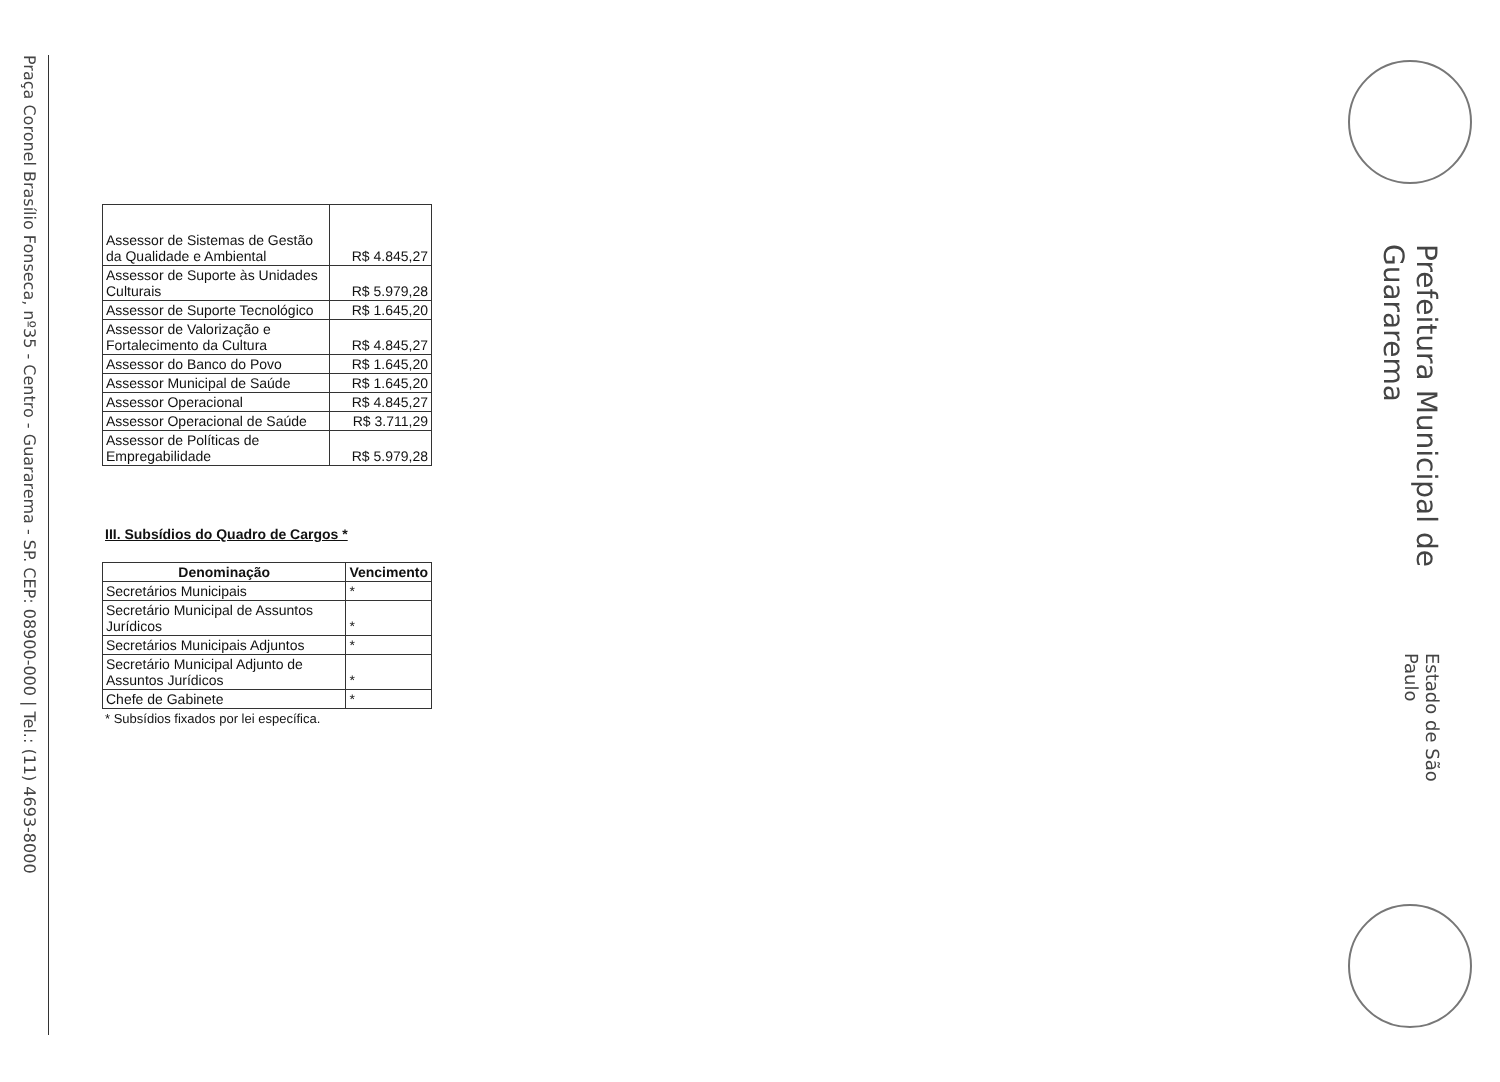Praça Coronel Brasílio Fonseca, nº35 - Centro - Guararema - SP. CEP: 08900-000 | Tel.: (11) 4693-8000
| Assessor de Sistemas de Gestão da Qualidade e Ambiental | R$ 4.845,27 |
| Assessor de Suporte às Unidades Culturais | R$ 5.979,28 |
| Assessor de Suporte Tecnológico | R$ 1.645,20 |
| Assessor de Valorização e Fortalecimento da Cultura | R$ 4.845,27 |
| Assessor do Banco do Povo | R$ 1.645,20 |
| Assessor Municipal de Saúde | R$ 1.645,20 |
| Assessor Operacional | R$ 4.845,27 |
| Assessor Operacional de Saúde | R$ 3.711,29 |
| Assessor de Políticas de Empregabilidade | R$ 5.979,28 |
III. Subsídios do Quadro de Cargos *
| Denominação | Vencimento |
| --- | --- |
| Secretários Municipais | * |
| Secretário Municipal de Assuntos Jurídicos | * |
| Secretários Municipais Adjuntos | * |
| Secretário Municipal Adjunto de Assuntos Jurídicos | * |
| Chefe de Gabinete | * |
* Subsídios fixados por lei específica.
Prefeitura Municipal de Guararema Estado de São Paulo